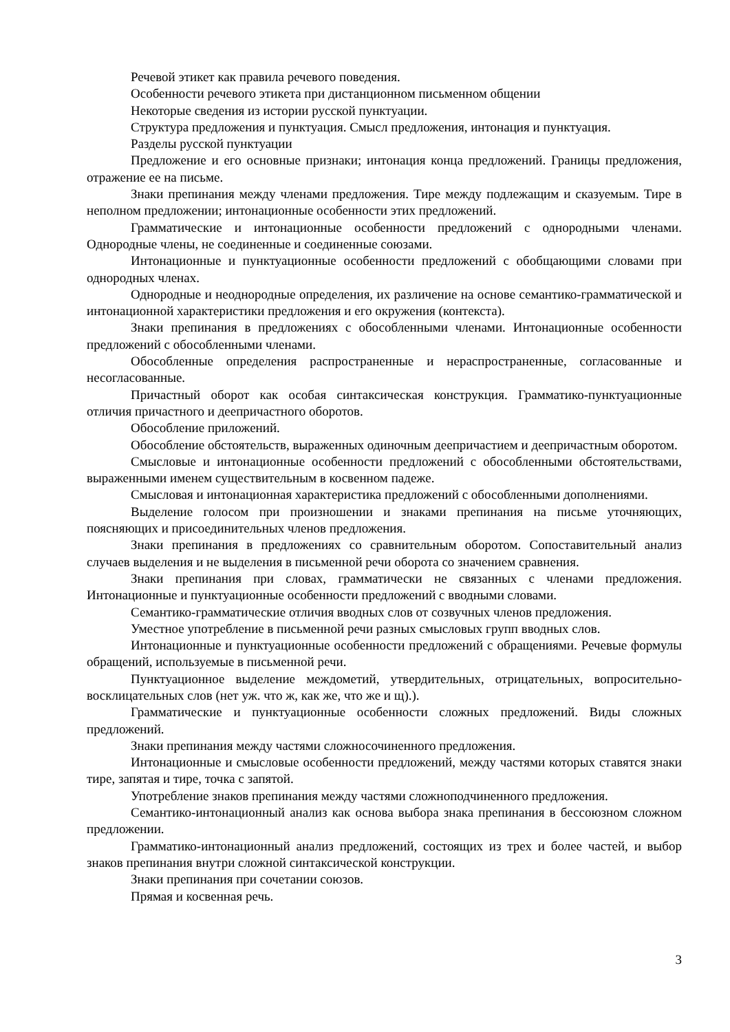Речевой этикет как правила речевого поведения.
Особенности речевого этикета при дистанционном письменном общении
Некоторые сведения из истории русской пунктуации.
Структура предложения и пунктуация. Смысл предложения, интонация и пунктуация.
Разделы русской пунктуации
Предложение и его основные признаки; интонация конца предложений. Границы предложения, отражение ее на письме.
Знаки препинания между членами предложения. Тире между подлежащим и сказуемым. Тире в неполном предложении; интонационные особенности этих предложений.
Грамматические и интонационные особенности предложений с однородными членами. Однородные члены, не соединенные и соединенные союзами.
Интонационные и пунктуационные особенности предложений с обобщающими словами при однородных членах.
Однородные и неоднородные определения, их различение на основе семантико-грамматической и интонационной характеристики предложения и его окружения (контекста).
Знаки препинания в предложениях с обособленными членами. Интонационные особенности предложений с обособленными членами.
Обособленные определения распространенные и нераспространенные, согласованные и несогласованные.
Причастный оборот как особая синтаксическая конструкция. Грамматико-пунктуационные отличия причастного и деепричастного оборотов.
Обособление приложений.
Обособление обстоятельств, выраженных одиночным деепричастием и деепричастным оборотом.
Смысловые и интонационные особенности предложений с обособленными обстоятельствами, выраженными именем существительным в косвенном падеже.
Смысловая и интонационная характеристика предложений с обособленными дополнениями.
Выделение голосом при произношении и знаками препинания на письме уточняющих, поясняющих и присоединительных членов предложения.
Знаки препинания в предложениях со сравнительным оборотом. Сопоставительный анализ случаев выделения и не выделения в письменной речи оборота со значением сравнения.
Знаки препинания при словах, грамматически не связанных с членами предложения. Интонационные и пунктуационные особенности предложений с вводными словами.
Семантико-грамматические отличия вводных слов от созвучных членов предложения.
Уместное употребление в письменной речи разных смысловых групп вводных слов.
Интонационные и пунктуационные особенности предложений с обращениями. Речевые формулы обращений, используемые в письменной речи.
Пунктуационное выделение междометий, утвердительных, отрицательных, вопросительно-восклицательных слов (нет уж. что ж, как же, что же и щ).).
Грамматические и пунктуационные особенности сложных предложений. Виды сложных предложений.
Знаки препинания между частями сложносочиненного предложения.
Интонационные и смысловые особенности предложений, между частями которых ставятся знаки тире, запятая и тире, точка с запятой.
Употребление знаков препинания между частями сложноподчиненного предложения.
Семантико-интонационный анализ как основа выбора знака препинания в бессоюзном сложном предложении.
Грамматико-интонационный анализ предложений, состоящих из трех и более частей, и выбор знаков препинания внутри сложной синтаксической конструкции.
Знаки препинания при сочетании союзов.
Прямая и косвенная речь.
3